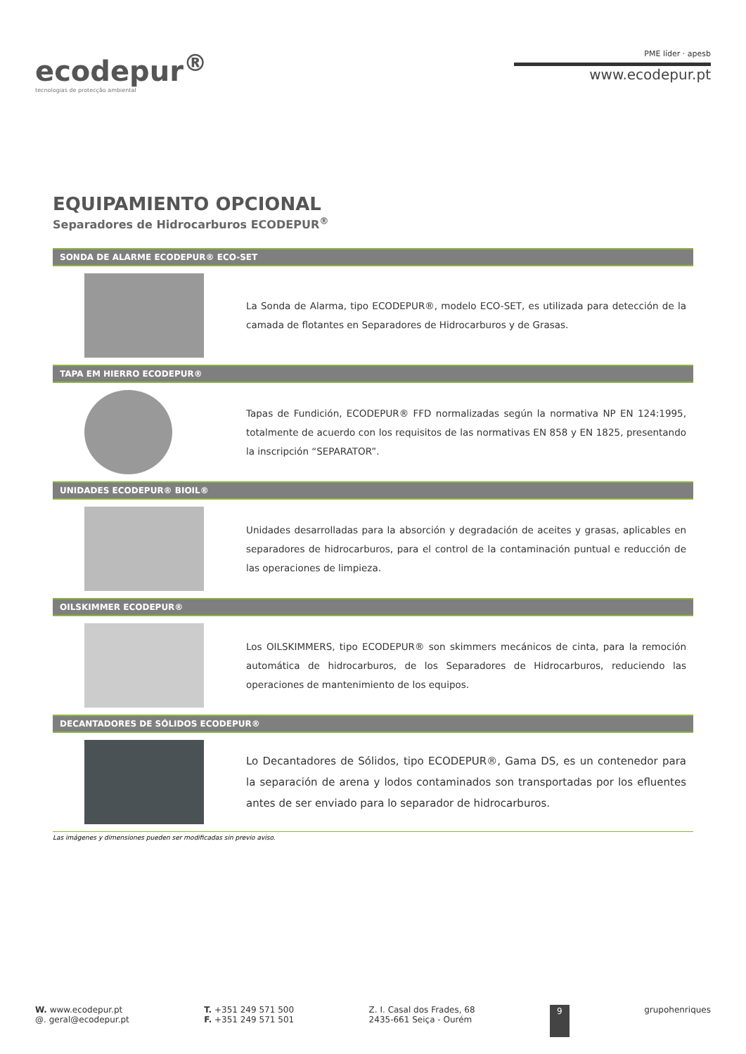ecodepur<sup>®</sup>
tecnologias de protecção ambiental
PME líder · apesb
www.ecodepur.pt
EQUIPAMIENTO OPCIONAL
Separadores de Hidrocarburos ECODEPUR<sup>®</sup>
SONDA DE ALARME ECODEPUR® ECO-SET
La Sonda de Alarma, tipo ECODEPUR®, modelo ECO-SET, es utilizada para detección de la camada de flotantes en Separadores de Hidrocarburos y de Grasas.
TAPA EM HIERRO ECODEPUR®
Tapas de Fundición, ECODEPUR® FFD normalizadas según la normativa NP EN 124:1995, totalmente de acuerdo con los requisitos de las normativas EN 858 y EN 1825, presentando la inscripción “SEPARATOR”.
UNIDADES ECODEPUR® BIOIL®
Unidades desarrolladas para la absorción y degradación de aceites y grasas, aplicables en separadores de hidrocarburos, para el control de la contaminación puntual e reducción de las operaciones de limpieza.
OILSKIMMER ECODEPUR®
Los OILSKIMMERS, tipo ECODEPUR® son skimmers mecánicos de cinta, para la remoción automática de hidrocarburos, de los Separadores de Hidrocarburos, reduciendo las operaciones de mantenimiento de los equipos.
DECANTADORES DE SÓLIDOS ECODEPUR®
Lo Decantadores de Sólidos, tipo ECODEPUR®, Gama DS, es un contenedor para la separación de arena y lodos contaminados son transportadas por los efluentes antes de ser enviado para lo separador de hidrocarburos.
Las imágenes y dimensiones pueden ser modificadas sin previo aviso.
W. www.ecodepur.pt
@. geral@ecodepur.pt
T. +351 249 571 500
F. +351 249 571 501
Z. I. Casal dos Frades, 68
2435-661 Seiça - Ourém
9 grupohenriques